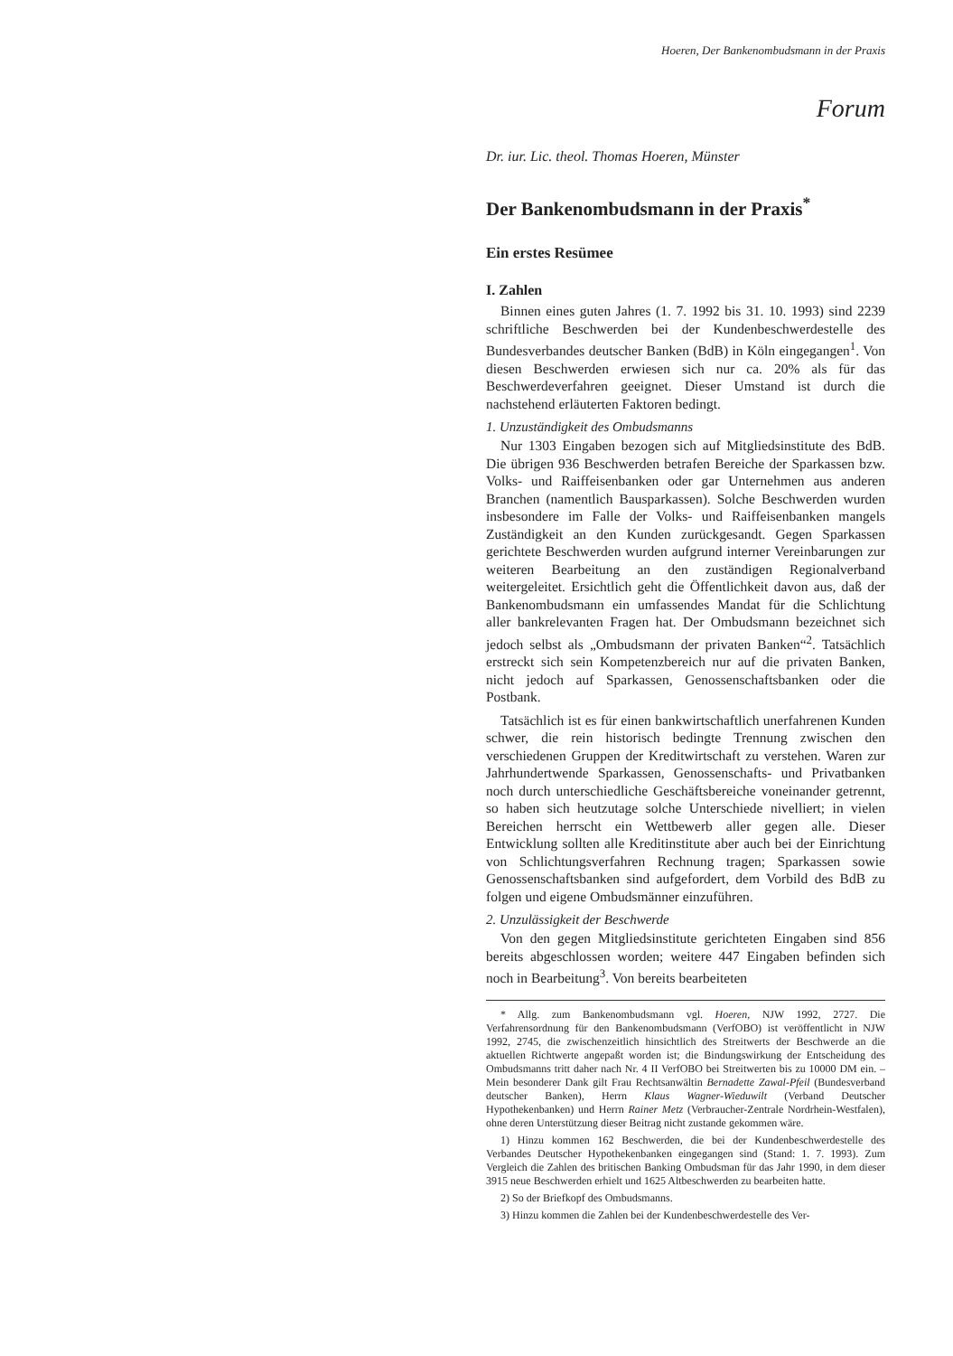Hoeren, Der Bankenombudsmann in der Praxis
Forum
Dr. iur. Lic. theol. Thomas Hoeren, Münster
Der Bankenombudsmann in der Praxis<sup>*</sup>
Ein erstes Resümee
I. Zahlen
Binnen eines guten Jahres (1. 7. 1992 bis 31. 10. 1993) sind 2239 schriftliche Beschwerden bei der Kundenbeschwerdestelle des Bundesverbandes deutscher Banken (BdB) in Köln eingegangen<sup>1</sup>. Von diesen Beschwerden erwiesen sich nur ca. 20% als für das Beschwerdeverfahren geeignet. Dieser Umstand ist durch die nachstehend erläuterten Faktoren bedingt.
1. Unzuständigkeit des Ombudsmanns
Nur 1303 Eingaben bezogen sich auf Mitgliedsinstitute des BdB. Die übrigen 936 Beschwerden betrafen Bereiche der Sparkassen bzw. Volks- und Raiffeisenbanken oder gar Unternehmen aus anderen Branchen (namentlich Bausparkassen). Solche Beschwerden wurden insbesondere im Falle der Volks- und Raiffeisenbanken mangels Zuständigkeit an den Kunden zurückgesandt. Gegen Sparkassen gerichtete Beschwerden wurden aufgrund interner Vereinbarungen zur weiteren Bearbeitung an den zuständigen Regionalverband weitergeleitet. Ersichtlich geht die Öffentlichkeit davon aus, daß der Bankenombudsmann ein umfassendes Mandat für die Schlichtung aller bankrelevanten Fragen hat. Der Ombudsmann bezeichnet sich jedoch selbst als „Ombudsmann der privaten Banken“<sup>2</sup>. Tatsächlich erstreckt sich sein Kompetenzbereich nur auf die privaten Banken, nicht jedoch auf Sparkassen, Genossenschaftsbanken oder die Postbank.
Tatsächlich ist es für einen bankwirtschaftlich unerfahrenen Kunden schwer, die rein historisch bedingte Trennung zwischen den verschiedenen Gruppen der Kreditwirtschaft zu verstehen. Waren zur Jahrhundertwende Sparkassen, Genossenschafts- und Privatbanken noch durch unterschiedliche Geschäftsbereiche voneinander getrennt, so haben sich heutzutage solche Unterschiede nivelliert; in vielen Bereichen herrscht ein Wettbewerb aller gegen alle. Dieser Entwicklung sollten alle Kreditinstitute aber auch bei der Einrichtung von Schlichtungsverfahren Rechnung tragen; Sparkassen sowie Genossenschaftsbanken sind aufgefordert, dem Vorbild des BdB zu folgen und eigene Ombudsmänner einzuführen.
2. Unzulässigkeit der Beschwerde
Von den gegen Mitgliedsinstitute gerichteten Eingaben sind 856 bereits abgeschlossen worden; weitere 447 Eingaben befinden sich noch in Bearbeitung<sup>3</sup>. Von bereits bearbeiteten
* Allg. zum Bankenombudsmann vgl. Hoeren, NJW 1992, 2727. Die Verfahrensordnung für den Bankenombudsmann (VerfOBO) ist veröffentlicht in NJW 1992, 2745, die zwischenzeitlich hinsichtlich des Streitwerts der Beschwerde an die aktuellen Richtwerte angepaßt worden ist; die Bindungswirkung der Entscheidung des Ombudsmanns tritt daher nach Nr. 4 II VerfOBO bei Streitwerten bis zu 10000 DM ein. – Mein besonderer Dank gilt Frau Rechtsanwältin Bernadette Zawal-Pfeil (Bundesverband deutscher Banken), Herrn Klaus Wagner-Wieduwilt (Verband Deutscher Hypothekenbanken) und Herrn Rainer Metz (Verbraucher-Zentrale Nordrhein-Westfalen), ohne deren Unterstützung dieser Beitrag nicht zustande gekommen wäre.
1) Hinzu kommen 162 Beschwerden, die bei der Kundenbeschwerdestelle des Verbandes Deutscher Hypothekenbanken eingegangen sind (Stand: 1. 7. 1993). Zum Vergleich die Zahlen des britischen Banking Ombudsman für das Jahr 1990, in dem dieser 3915 neue Beschwerden erhielt und 1625 Altbeschwerden zu bearbeiten hatte.
2) So der Briefkopf des Ombudsmanns.
3) Hinzu kommen die Zahlen bei der Kundenbeschwerdestelle des Ver-